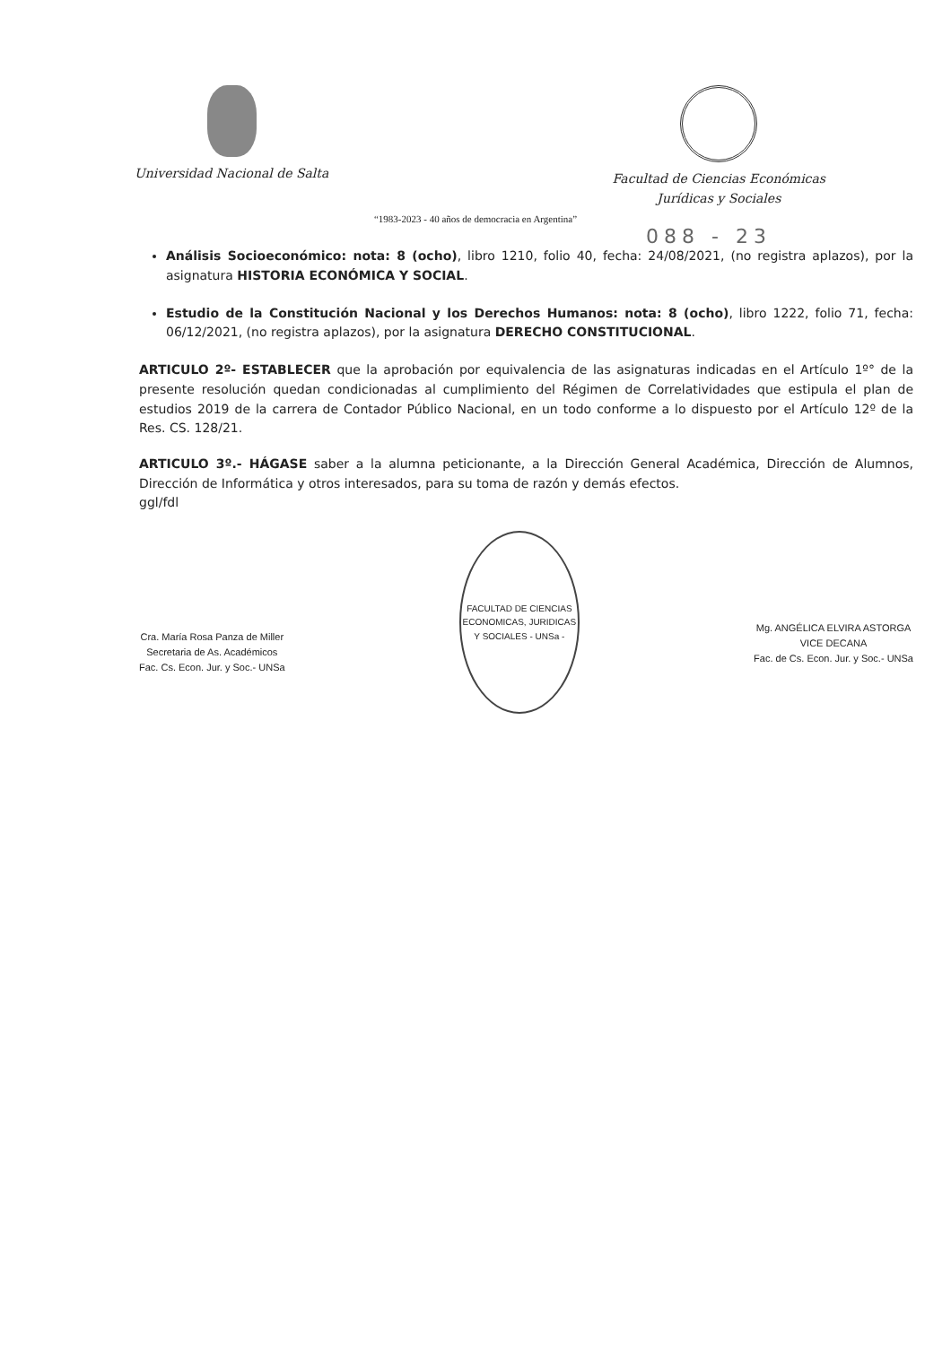Universidad Nacional de Salta Facultad de Ciencias Económicas
Jurídicas y Sociales
“1983-2023 - 40 años de democracia en Argentina”
088 - 23
Análisis Socioeconómico: nota: 8 (ocho), libro 1210, folio 40, fecha: 24/08/2021, (no registra aplazos), por la asignatura HISTORIA ECONÓMICA Y SOCIAL.
Estudio de la Constitución Nacional y los Derechos Humanos: nota: 8 (ocho), libro 1222, folio 71, fecha: 06/12/2021, (no registra aplazos), por la asignatura DERECHO CONSTITUCIONAL.
ARTICULO 2º- ESTABLECER que la aprobación por equivalencia de las asignaturas indicadas en el Artículo 1º° de la presente resolución quedan condicionadas al cumplimiento del Régimen de Correlatividades que estipula el plan de estudios 2019 de la carrera de Contador Público Nacional, en un todo conforme a lo dispuesto por el Artículo 12º de la Res. CS. 128/21.
ARTICULO 3º.- HÁGASE saber a la alumna peticionante, a la Dirección General Académica, Dirección de Alumnos, Dirección de Informática y otros interesados, para su toma de razón y demás efectos.
ggl/fdl
Cra. María Rosa Panza de Miller
Secretaria de As. Académicos
Fac. Cs. Econ. Jur. y Soc.- UNSa
FACULTAD DE CIENCIAS ECONOMICAS, JURIDICAS Y SOCIALES - UNSa -
Mg. ANGÉLICA ELVIRA ASTORGA
VICE DECANA
Fac. de Cs. Econ. Jur. y Soc.- UNSa